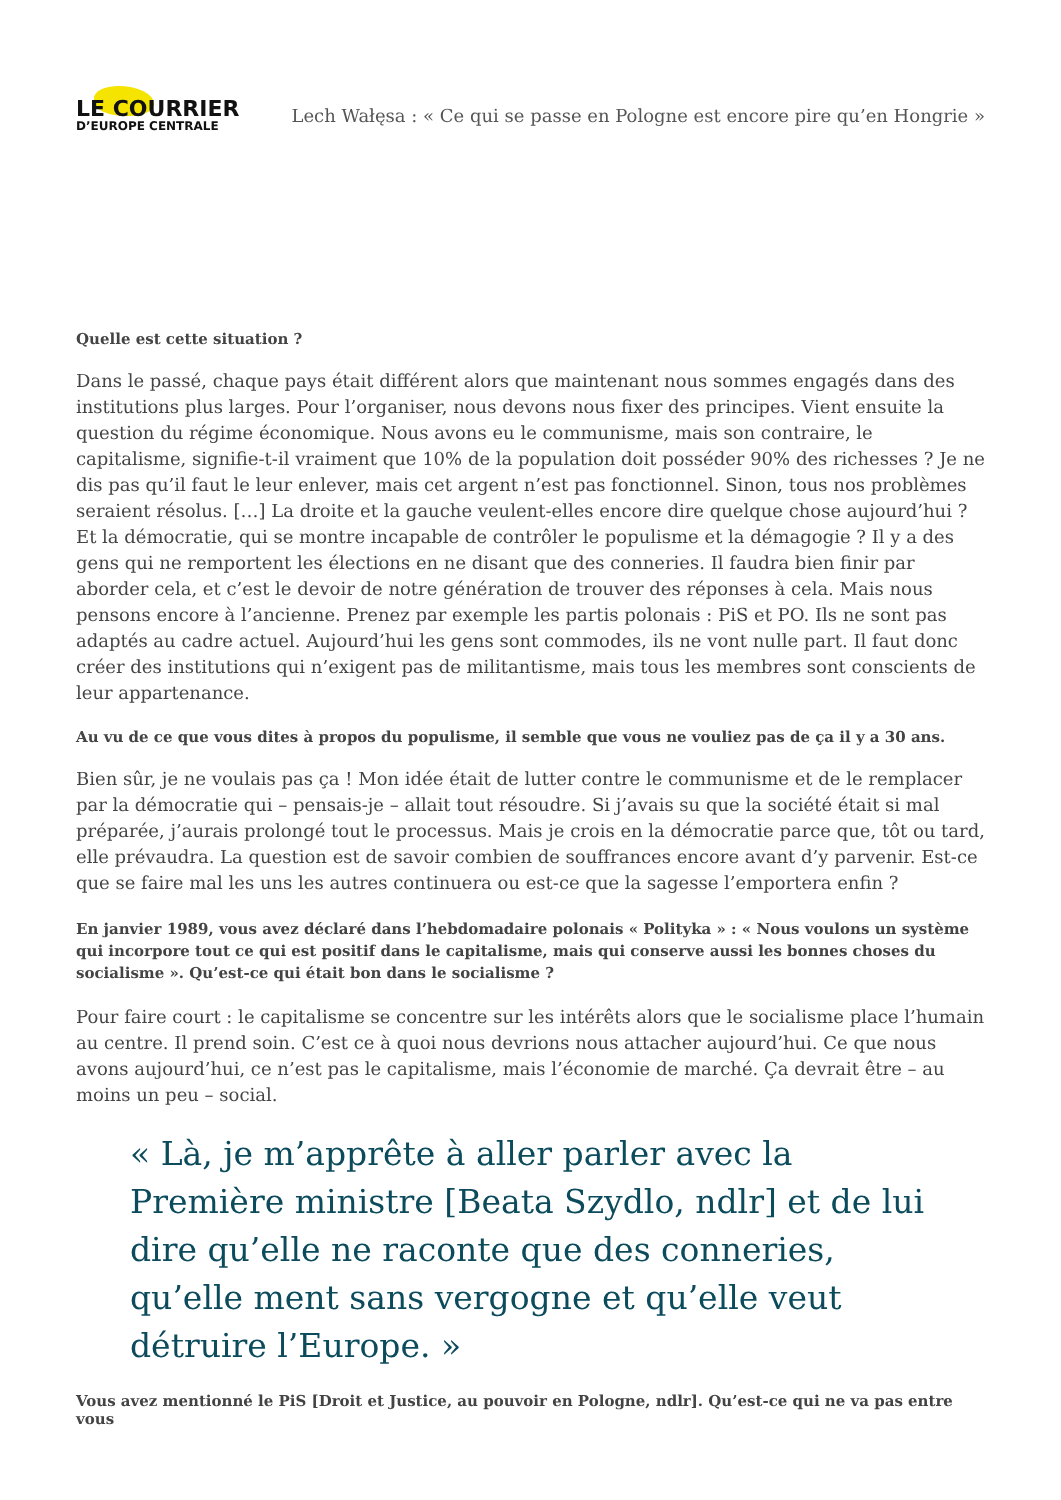LE COURRIER
D’EUROPE CENTRALE
Lech Wałęsa : « Ce qui se passe en Pologne est encore pire qu’en Hongrie »
Quelle est cette situation ?
Dans le passé, chaque pays était différent alors que maintenant nous sommes engagés dans des institutions plus larges. Pour l’organiser, nous devons nous fixer des principes. Vient ensuite la question du régime économique. Nous avons eu le communisme, mais son contraire, le capitalisme, signifie-t-il vraiment que 10% de la population doit posséder 90% des richesses ? Je ne dis pas qu’il faut le leur enlever, mais cet argent n’est pas fonctionnel. Sinon, tous nos problèmes seraient résolus. […] La droite et la gauche veulent-elles encore dire quelque chose aujourd’hui ? Et la démocratie, qui se montre incapable de contrôler le populisme et la démagogie ? Il y a des gens qui ne remportent les élections en ne disant que des conneries. Il faudra bien finir par aborder cela, et c’est le devoir de notre génération de trouver des réponses à cela. Mais nous pensons encore à l’ancienne. Prenez par exemple les partis polonais : PiS et PO. Ils ne sont pas adaptés au cadre actuel. Aujourd’hui les gens sont commodes, ils ne vont nulle part. Il faut donc créer des institutions qui n’exigent pas de militantisme, mais tous les membres sont conscients de leur appartenance.
Au vu de ce que vous dites à propos du populisme, il semble que vous ne vouliez pas de ça il y a 30 ans.
Bien sûr, je ne voulais pas ça ! Mon idée était de lutter contre le communisme et de le remplacer par la démocratie qui – pensais-je – allait tout résoudre. Si j’avais su que la société était si mal préparée, j’aurais prolongé tout le processus. Mais je crois en la démocratie parce que, tôt ou tard, elle prévaudra. La question est de savoir combien de souffrances encore avant d’y parvenir. Est-ce que se faire mal les uns les autres continuera ou est-ce que la sagesse l’emportera enfin ?
En janvier 1989, vous avez déclaré dans l’hebdomadaire polonais « Polityka » : « Nous voulons un système qui incorpore tout ce qui est positif dans le capitalisme, mais qui conserve aussi les bonnes choses du socialisme ». Qu’est-ce qui était bon dans le socialisme ?
Pour faire court : le capitalisme se concentre sur les intérêts alors que le socialisme place l’humain au centre. Il prend soin. C’est ce à quoi nous devrions nous attacher aujourd’hui. Ce que nous avons aujourd’hui, ce n’est pas le capitalisme, mais l’économie de marché. Ça devrait être – au moins un peu – social.
« Là, je m’apprête à aller parler avec la Première ministre [Beata Szydlo, ndlr] et de lui dire qu’elle ne raconte que des conneries, qu’elle ment sans vergogne et qu’elle veut détruire l’Europe. »
Vous avez mentionné le PiS [Droit et Justice, au pouvoir en Pologne, ndlr]. Qu’est-ce qui ne va pas entre vous